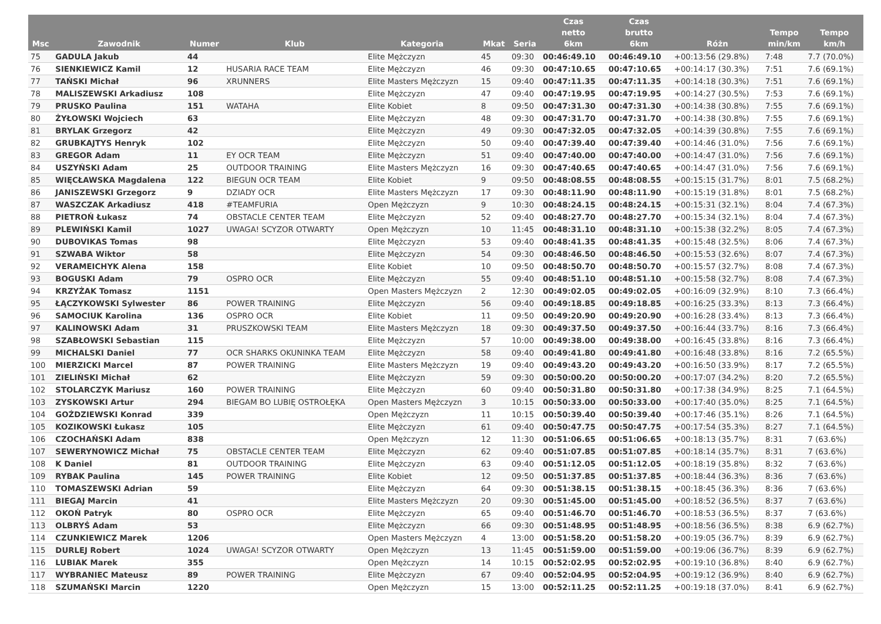| Msc | Zawodnik | Numer | Klub | Kategoria | Mkat | Seria | Czas netto 6km | Czas brutto 6km | Różn | Tempo min/km | Tempo km/h |
| --- | --- | --- | --- | --- | --- | --- | --- | --- | --- | --- | --- |
| 75 | GADULA Jakub | 44 | | Elite Mężczyzn | 45 | 09:30 | 00:46:49.10 | 00:46:49.10 | +00:13:56 (29.8%) | 7:48 | 7.7 (70.0%) |
| 76 | SIENKIEWICZ Kamil | 12 | HUSARIA RACE TEAM | Elite Mężczyzn | 46 | 09:30 | 00:47:10.65 | 00:47:10.65 | +00:14:17 (30.3%) | 7:51 | 7.6 (69.1%) |
| 77 | TAŃSKI Michał | 96 | XRUNNERS | Elite Masters Mężczyzn | 15 | 09:40 | 00:47:11.35 | 00:47:11.35 | +00:14:18 (30.3%) | 7:51 | 7.6 (69.1%) |
| 78 | MALISZEWSKI Arkadiusz | 108 | | Elite Mężczyzn | 47 | 09:40 | 00:47:19.95 | 00:47:19.95 | +00:14:27 (30.5%) | 7:53 | 7.6 (69.1%) |
| 79 | PRUSKO Paulina | 151 | WATAHA | Elite Kobiet | 8 | 09:50 | 00:47:31.30 | 00:47:31.30 | +00:14:38 (30.8%) | 7:55 | 7.6 (69.1%) |
| 80 | ŻYŁOWSKI Wojciech | 63 | | Elite Mężczyzn | 48 | 09:30 | 00:47:31.70 | 00:47:31.70 | +00:14:38 (30.8%) | 7:55 | 7.6 (69.1%) |
| 81 | BRYLAK Grzegorz | 42 | | Elite Mężczyzn | 49 | 09:30 | 00:47:32.05 | 00:47:32.05 | +00:14:39 (30.8%) | 7:55 | 7.6 (69.1%) |
| 82 | GRUBKAJTYS Henryk | 102 | | Elite Mężczyzn | 50 | 09:40 | 00:47:39.40 | 00:47:39.40 | +00:14:46 (31.0%) | 7:56 | 7.6 (69.1%) |
| 83 | GREGOR Adam | 11 | EY OCR TEAM | Elite Mężczyzn | 51 | 09:40 | 00:47:40.00 | 00:47:40.00 | +00:14:47 (31.0%) | 7:56 | 7.6 (69.1%) |
| 84 | USZYŃSKI Adam | 25 | OUTDOOR TRAINING | Elite Masters Mężczyzn | 16 | 09:30 | 00:47:40.65 | 00:47:40.65 | +00:14:47 (31.0%) | 7:56 | 7.6 (69.1%) |
| 85 | WIĘCŁAWSKA Magdalena | 122 | BIEGUN OCR TEAM | Elite Kobiet | 9 | 09:50 | 00:48:08.55 | 00:48:08.55 | +00:15:15 (31.7%) | 8:01 | 7.5 (68.2%) |
| 86 | JANISZEWSKI Grzegorz | 9 | DZIADY OCR | Elite Masters Mężczyzn | 17 | 09:30 | 00:48:11.90 | 00:48:11.90 | +00:15:19 (31.8%) | 8:01 | 7.5 (68.2%) |
| 87 | WASZCZAK Arkadiusz | 418 | #TEAMFURIA | Open Mężczyzn | 9 | 10:30 | 00:48:24.15 | 00:48:24.15 | +00:15:31 (32.1%) | 8:04 | 7.4 (67.3%) |
| 88 | PIETROŃ Łukasz | 74 | OBSTACLE CENTER TEAM | Elite Mężczyzn | 52 | 09:40 | 00:48:27.70 | 00:48:27.70 | +00:15:34 (32.1%) | 8:04 | 7.4 (67.3%) |
| 89 | PLEWIŃSKI Kamil | 1027 | UWAGA! SCYZOR OTWARTY | Open Mężczyzn | 10 | 11:45 | 00:48:31.10 | 00:48:31.10 | +00:15:38 (32.2%) | 8:05 | 7.4 (67.3%) |
| 90 | DUBOVIKAS Tomas | 98 | | Elite Mężczyzn | 53 | 09:40 | 00:48:41.35 | 00:48:41.35 | +00:15:48 (32.5%) | 8:06 | 7.4 (67.3%) |
| 91 | SZWABA Wiktor | 58 | | Elite Mężczyzn | 54 | 09:30 | 00:48:46.50 | 00:48:46.50 | +00:15:53 (32.6%) | 8:07 | 7.4 (67.3%) |
| 92 | VERAMEICHYK Alena | 158 | | Elite Kobiet | 10 | 09:50 | 00:48:50.70 | 00:48:50.70 | +00:15:57 (32.7%) | 8:08 | 7.4 (67.3%) |
| 93 | BOGUSKI Adam | 79 | OSPRO OCR | Elite Mężczyzn | 55 | 09:40 | 00:48:51.10 | 00:48:51.10 | +00:15:58 (32.7%) | 8:08 | 7.4 (67.3%) |
| 94 | KRZYŻAK Tomasz | 1151 | | Open Masters Mężczyzn | 2 | 12:30 | 00:49:02.05 | 00:49:02.05 | +00:16:09 (32.9%) | 8:10 | 7.3 (66.4%) |
| 95 | ŁĄCZYKOWSKI Sylwester | 86 | POWER TRAINING | Elite Mężczyzn | 56 | 09:40 | 00:49:18.85 | 00:49:18.85 | +00:16:25 (33.3%) | 8:13 | 7.3 (66.4%) |
| 96 | SAMOCIUK Karolina | 136 | OSPRO OCR | Elite Kobiet | 11 | 09:50 | 00:49:20.90 | 00:49:20.90 | +00:16:28 (33.4%) | 8:13 | 7.3 (66.4%) |
| 97 | KALINOWSKI Adam | 31 | PRUSZKOWSKI TEAM | Elite Masters Mężczyzn | 18 | 09:30 | 00:49:37.50 | 00:49:37.50 | +00:16:44 (33.7%) | 8:16 | 7.3 (66.4%) |
| 98 | SZABŁOWSKI Sebastian | 115 | | Elite Mężczyzn | 57 | 10:00 | 00:49:38.00 | 00:49:38.00 | +00:16:45 (33.8%) | 8:16 | 7.3 (66.4%) |
| 99 | MICHALSKI Daniel | 77 | OCR SHARKS OKUNINKA TEAM | Elite Mężczyzn | 58 | 09:40 | 00:49:41.80 | 00:49:41.80 | +00:16:48 (33.8%) | 8:16 | 7.2 (65.5%) |
| 100 | MIERZICKI Marcel | 87 | POWER TRAINING | Elite Masters Mężczyzn | 19 | 09:40 | 00:49:43.20 | 00:49:43.20 | +00:16:50 (33.9%) | 8:17 | 7.2 (65.5%) |
| 101 | ZIELIŃSKI Michał | 62 | | Elite Mężczyzn | 59 | 09:30 | 00:50:00.20 | 00:50:00.20 | +00:17:07 (34.2%) | 8:20 | 7.2 (65.5%) |
| 102 | STOLARCZYK Mariusz | 160 | POWER TRAINING | Elite Mężczyzn | 60 | 09:40 | 00:50:31.80 | 00:50:31.80 | +00:17:38 (34.9%) | 8:25 | 7.1 (64.5%) |
| 103 | ZYSKOWSKI Artur | 294 | BIEGAM BO LUBIĘ OSTROŁĘKA | Open Masters Mężczyzn | 3 | 10:15 | 00:50:33.00 | 00:50:33.00 | +00:17:40 (35.0%) | 8:25 | 7.1 (64.5%) |
| 104 | GOŹDZIEWSKI Konrad | 339 | | Open Mężczyzn | 11 | 10:15 | 00:50:39.40 | 00:50:39.40 | +00:17:46 (35.1%) | 8:26 | 7.1 (64.5%) |
| 105 | KOZIKOWSKI Łukasz | 105 | | Elite Mężczyzn | 61 | 09:40 | 00:50:47.75 | 00:50:47.75 | +00:17:54 (35.3%) | 8:27 | 7.1 (64.5%) |
| 106 | CZOCHAŃSKI Adam | 838 | | Open Mężczyzn | 12 | 11:30 | 00:51:06.65 | 00:51:06.65 | +00:18:13 (35.7%) | 8:31 | 7 (63.6%) |
| 107 | SEWERYNOWICZ Michał | 75 | OBSTACLE CENTER TEAM | Elite Mężczyzn | 62 | 09:40 | 00:51:07.85 | 00:51:07.85 | +00:18:14 (35.7%) | 8:31 | 7 (63.6%) |
| 108 | K Daniel | 81 | OUTDOOR TRAINING | Elite Mężczyzn | 63 | 09:40 | 00:51:12.05 | 00:51:12.05 | +00:18:19 (35.8%) | 8:32 | 7 (63.6%) |
| 109 | RYBAK Paulina | 145 | POWER TRAINING | Elite Kobiet | 12 | 09:50 | 00:51:37.85 | 00:51:37.85 | +00:18:44 (36.3%) | 8:36 | 7 (63.6%) |
| 110 | TOMASZEWSKI Adrian | 59 | | Elite Mężczyzn | 64 | 09:30 | 00:51:38.15 | 00:51:38.15 | +00:18:45 (36.3%) | 8:36 | 7 (63.6%) |
| 111 | BIEGAJ Marcin | 41 | | Elite Masters Mężczyzn | 20 | 09:30 | 00:51:45.00 | 00:51:45.00 | +00:18:52 (36.5%) | 8:37 | 7 (63.6%) |
| 112 | OKOŃ Patryk | 80 | OSPRO OCR | Elite Mężczyzn | 65 | 09:40 | 00:51:46.70 | 00:51:46.70 | +00:18:53 (36.5%) | 8:37 | 7 (63.6%) |
| 113 | OLBRYŚ Adam | 53 | | Elite Mężczyzn | 66 | 09:30 | 00:51:48.95 | 00:51:48.95 | +00:18:56 (36.5%) | 8:38 | 6.9 (62.7%) |
| 114 | CZUNKIEWICZ Marek | 1206 | | Open Masters Mężczyzn | 4 | 13:00 | 00:51:58.20 | 00:51:58.20 | +00:19:05 (36.7%) | 8:39 | 6.9 (62.7%) |
| 115 | DURLEJ Robert | 1024 | UWAGA! SCYZOR OTWARTY | Open Mężczyzn | 13 | 11:45 | 00:51:59.00 | 00:51:59.00 | +00:19:06 (36.7%) | 8:39 | 6.9 (62.7%) |
| 116 | LUBIAK Marek | 355 | | Open Mężczyzn | 14 | 10:15 | 00:52:02.95 | 00:52:02.95 | +00:19:10 (36.8%) | 8:40 | 6.9 (62.7%) |
| 117 | WYBRANIEC Mateusz | 89 | POWER TRAINING | Elite Mężczyzn | 67 | 09:40 | 00:52:04.95 | 00:52:04.95 | +00:19:12 (36.9%) | 8:40 | 6.9 (62.7%) |
| 118 | SZUMAŃSKI Marcin | 1220 | | Open Mężczyzn | 15 | 13:00 | 00:52:11.25 | 00:52:11.25 | +00:19:18 (37.0%) | 8:41 | 6.9 (62.7%) |